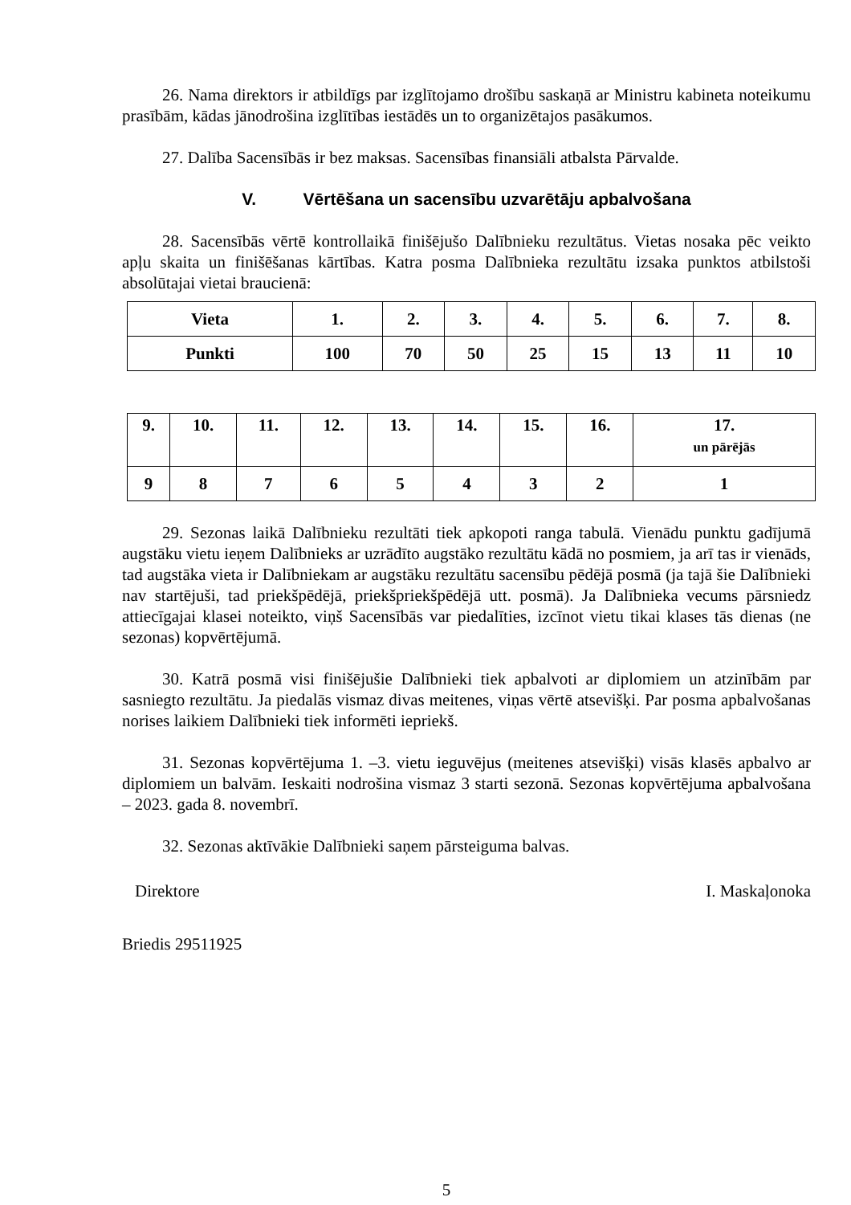26. Nama direktors ir atbildīgs par izglītojamo drošību saskaņā ar Ministru kabineta noteikumu prasībām, kādas jānodrošina izglītības iestādēs un to organizētajos pasākumos.
27. Dalība Sacensībās ir bez maksas. Sacensības finansiāli atbalsta Pārvalde.
V. Vērtēšana un sacensību uzvarētāju apbalvošana
28. Sacensībās vērtē kontrollaikā finišējušo Dalībnieku rezultātus. Vietas nosaka pēc veikto apļu skaita un finišēšanas kārtības. Katra posma Dalībnieka rezultātu izsaka punktos atbilstoši absolūtajai vietai braucienā:
| Vieta | 1. | 2. | 3. | 4. | 5. | 6. | 7. | 8. |
| Punkti | 100 | 70 | 50 | 25 | 15 | 13 | 11 | 10 |
| 9. | 10. | 11. | 12. | 13. | 14. | 15. | 16. | 17. un pārējās |
| 9 | 8 | 7 | 6 | 5 | 4 | 3 | 2 | 1 |
29. Sezonas laikā Dalībnieku rezultāti tiek apkopoti ranga tabulā. Vienādu punktu gadījumā augstāku vietu ieņem Dalībnieks ar uzrādīto augstāko rezultātu kādā no posmiem, ja arī tas ir vienāds, tad augstāka vieta ir Dalībniekam ar augstāku rezultātu sacensību pēdējā posmā (ja tajā šie Dalībnieki nav startējuši, tad priekšpēdējā, priekšpriekšpēdējā utt. posmā). Ja Dalībnieka vecums pārsniedz attiecīgajai klasei noteikto, viņš Sacensībās var piedalīties, izcīnot vietu tikai klases tās dienas (ne sezonas) kopvērtējumā.
30. Katrā posmā visi finišējušie Dalībnieki tiek apbalvoti ar diplomiem un atzinībām par sasniegto rezultātu. Ja piedalās vismaz divas meitenes, viņas vērtē atsevišķi. Par posma apbalvošanas norises laikiem Dalībnieki tiek informēti iepriekš.
31. Sezonas kopvērtējuma 1. –3. vietu ieguvējus (meitenes atsevišķi) visās klasēs apbalvo ar diplomiem un balvām. Ieskaiti nodrošina vismaz 3 starti sezonā. Sezonas kopvērtējuma apbalvošana – 2023. gada 8. novembrī.
32. Sezonas aktīvākie Dalībnieki saņem pārsteiguma balvas.
Direktore I. Maskaļonoka
Briedis 29511925
5